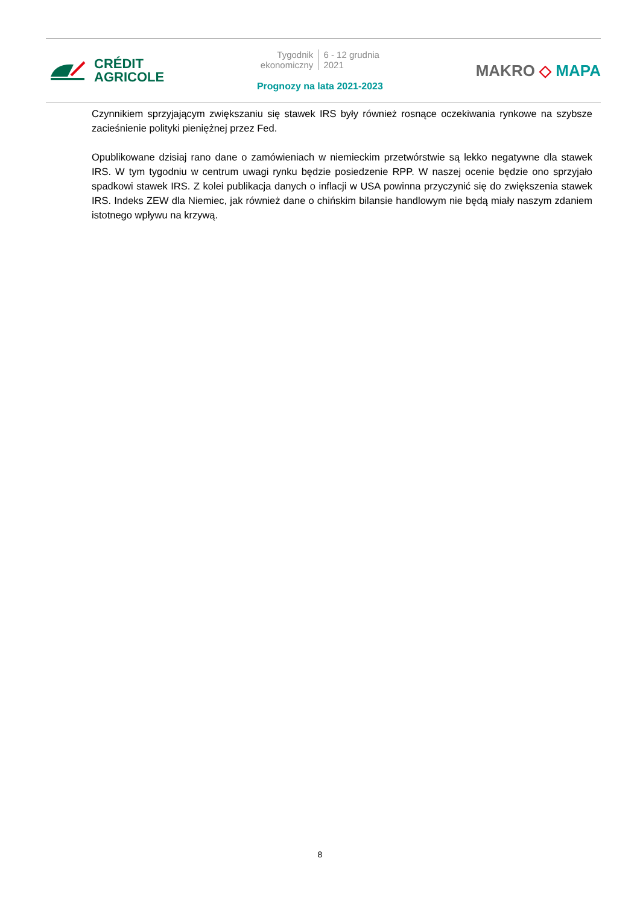CRÉDIT
AGRICOLE
Tygodnik
ekonomiczny
6 - 12 grudnia
2021
Prognozy na lata 2021-2023
MAKRO ◇ MAPA
Czynnikiem sprzyjającym zwiększaniu się stawek IRS były również rosnące oczekiwania rynkowe na szybsze zacieśnienie polityki pieniężnej przez Fed.
Opublikowane dzisiaj rano dane o zamówieniach w niemieckim przetwórstwie są lekko negatywne dla stawek IRS. W tym tygodniu w centrum uwagi rynku będzie posiedzenie RPP. W naszej ocenie będzie ono sprzyjało spadkowi stawek IRS. Z kolei publikacja danych o inflacji w USA powinna przyczynić się do zwiększenia stawek IRS. Indeks ZEW dla Niemiec, jak również dane o chińskim bilansie handlowym nie będą miały naszym zdaniem istotnego wpływu na krzywą.
8